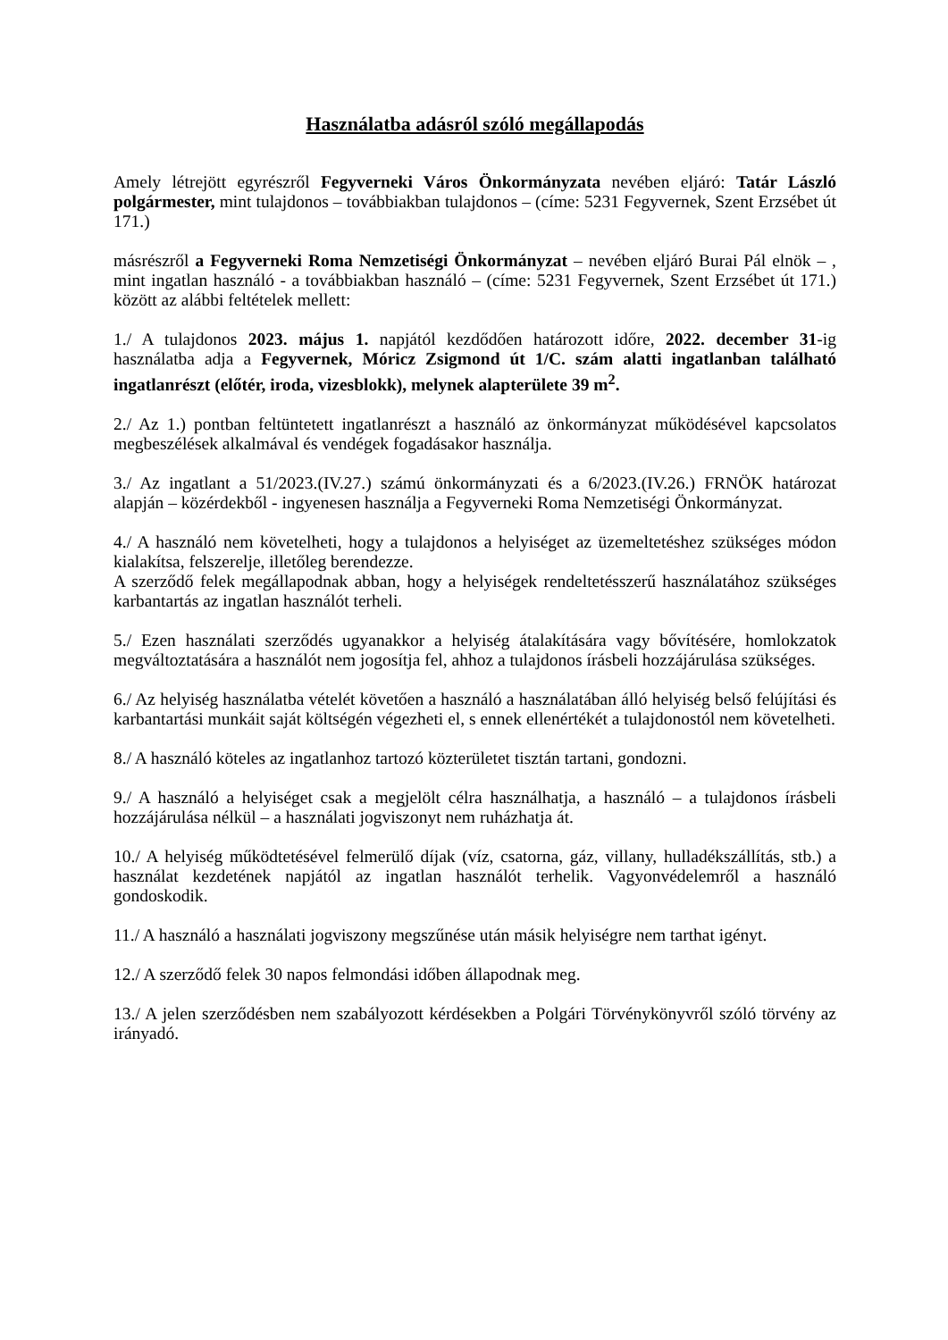Használatba adásról szóló megállapodás
Amely létrejött egyrészről Fegyverneki Város Önkormányzata nevében eljáró: Tatár László polgármester, mint tulajdonos – továbbiakban tulajdonos – (címe: 5231 Fegyvernek, Szent Erzsébet út 171.)
másrészről a Fegyverneki Roma Nemzetiségi Önkormányzat – nevében eljáró Burai Pál elnök – , mint ingatlan használó - a továbbiakban használó – (címe: 5231 Fegyvernek, Szent Erzsébet út 171.) között az alábbi feltételek mellett:
1./ A tulajdonos 2023. május 1. napjától kezdődően határozott időre, 2022. december 31-ig használatba adja a Fegyvernek, Móricz Zsigmond út 1/C. szám alatti ingatlanban található ingatlanrészt (előtér, iroda, vizesblokk), melynek alapterülete 39 m<sup>2</sup>.
2./ Az 1.) pontban feltüntetett ingatlanrészt a használó az önkormányzat működésével kapcsolatos megbeszélések alkalmával és vendégek fogadásakor használja.
3./ Az ingatlant a 51/2023.(IV.27.) számú önkormányzati és a 6/2023.(IV.26.) FRNÖK határozat alapján – közérdekből - ingyenesen használja a Fegyverneki Roma Nemzetiségi Önkormányzat.
4./ A használó nem követelheti, hogy a tulajdonos a helyiséget az üzemeltetéshez szükséges módon kialakítsa, felszerelje, illetőleg berendezze.
A szerződő felek megállapodnak abban, hogy a helyiségek rendeltetésszerű használatához szükséges karbantartás az ingatlan használót terheli.
5./ Ezen használati szerződés ugyanakkor a helyiség átalakítására vagy bővítésére, homlokzatok megváltoztatására a használót nem jogosítja fel, ahhoz a tulajdonos írásbeli hozzájárulása szükséges.
6./ Az helyiség használatba vételét követően a használó a használatában álló helyiség belső felújítási és karbantartási munkáit saját költségén végezheti el, s ennek ellenértékét a tulajdonostól nem követelheti.
8./ A használó köteles az ingatlanhoz tartozó közterületet tisztán tartani, gondozni.
9./ A használó a helyiséget csak a megjelölt célra használhatja, a használó – a tulajdonos írásbeli hozzájárulása nélkül – a használati jogviszonyt nem ruházhatja át.
10./ A helyiség működtetésével felmerülő díjak (víz, csatorna, gáz, villany, hulladékszállítás, stb.) a használat kezdetének napjától az ingatlan használót terhelik. Vagyonvédelemről a használó gondoskodik.
11./ A használó a használati jogviszony megszűnése után másik helyiségre nem tarthat igényt.
12./ A szerződő felek 30 napos felmondási időben állapodnak meg.
13./ A jelen szerződésben nem szabályozott kérdésekben a Polgári Törvénykönyvről szóló törvény az irányadó.